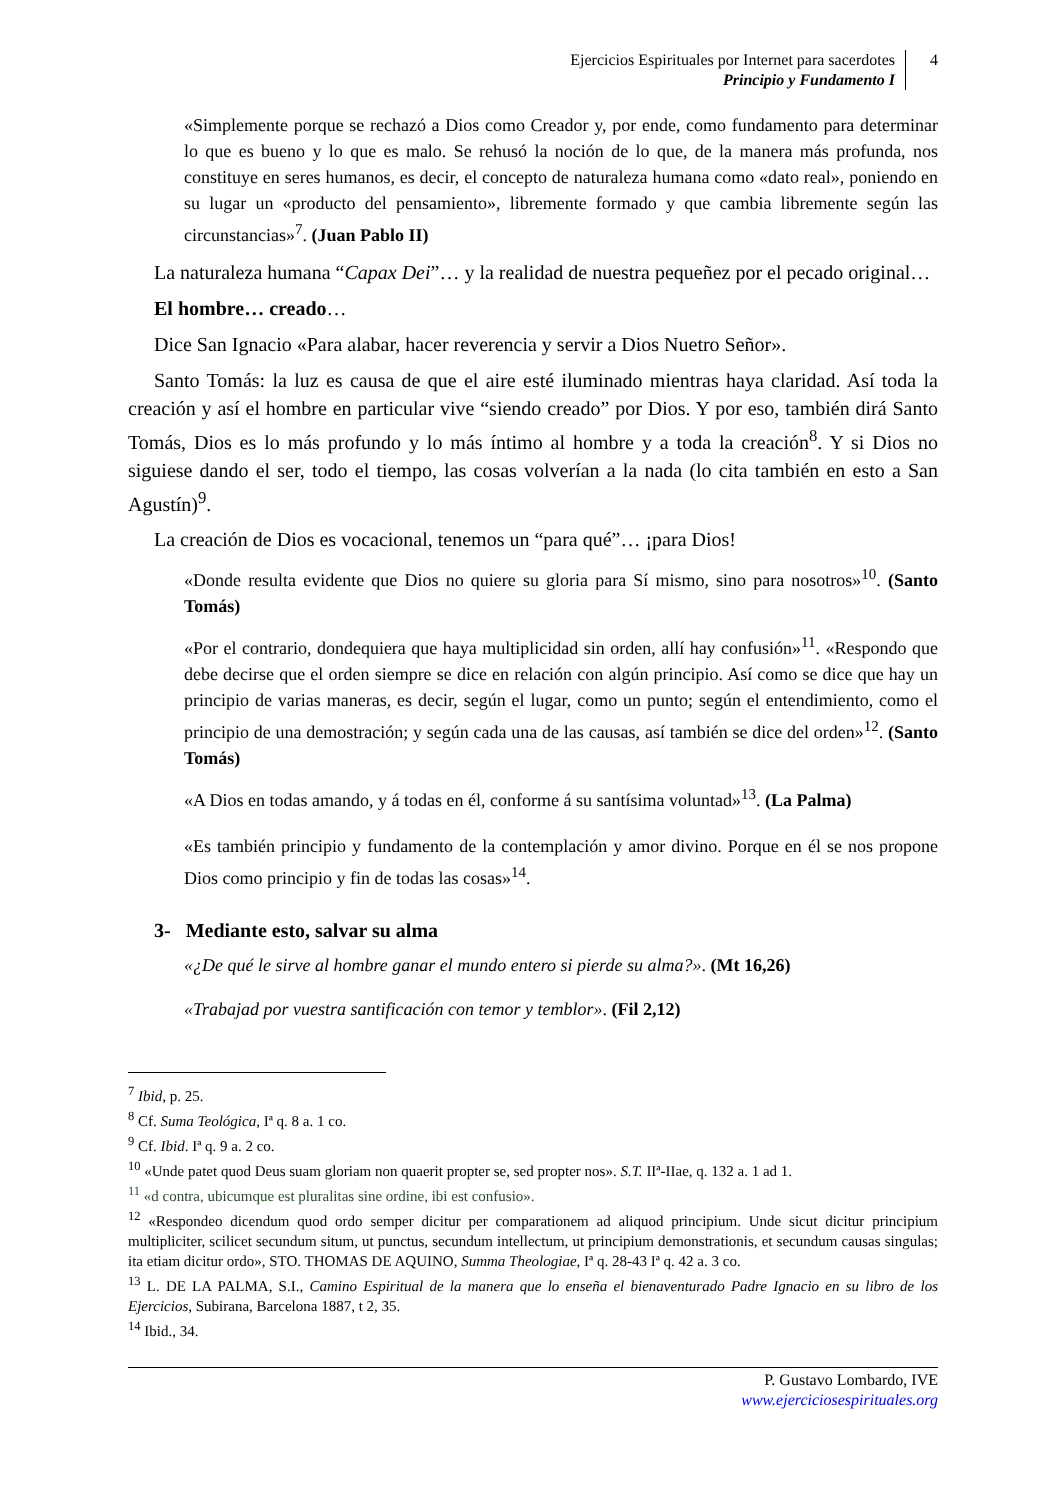Ejercicios Espirituales por Internet para sacerdotes
Principio y Fundamento I
4
«Simplemente porque se rechazó a Dios como Creador y, por ende, como fundamento para determinar lo que es bueno y lo que es malo. Se rehusó la noción de lo que, de la manera más profunda, nos constituye en seres humanos, es decir, el concepto de naturaleza humana como «dato real», poniendo en su lugar un «producto del pensamiento», libremente formado y que cambia libremente según las circunstancias»<sup>7</sup>. (Juan Pablo II)
La naturaleza humana “Capax Dei”… y la realidad de nuestra pequeñez por el pecado original…
El hombre… creado…
Dice San Ignacio «Para alabar, hacer reverencia y servir a Dios Nuetro Señor».
Santo Tomás: la luz es causa de que el aire esté iluminado mientras haya claridad. Así toda la creación y así el hombre en particular vive “siendo creado” por Dios. Y por eso, también dirá Santo Tomás, Dios es lo más profundo y lo más íntimo al hombre y a toda la creación<sup>8</sup>. Y si Dios no siguiese dando el ser, todo el tiempo, las cosas volverían a la nada (lo cita también en esto a San Agustín)<sup>9</sup>.
La creación de Dios es vocacional, tenemos un “para qué”… ¡para Dios!
«Donde resulta evidente que Dios no quiere su gloria para Sí mismo, sino para nosotros»<sup>10</sup>. (Santo Tomás)
«Por el contrario, dondequiera que haya multiplicidad sin orden, allí hay confusión»<sup>11</sup>. «Respondo que debe decirse que el orden siempre se dice en relación con algún principio. Así como se dice que hay un principio de varias maneras, es decir, según el lugar, como un punto; según el entendimiento, como el principio de una demostración; y según cada una de las causas, así también se dice del orden»<sup>12</sup>. (Santo Tomás)
«A Dios en todas amando, y á todas en él, conforme á su santísima voluntad»<sup>13</sup>. (La Palma)
«Es también principio y fundamento de la contemplación y amor divino. Porque en él se nos propone Dios como principio y fin de todas las cosas»<sup>14</sup>.
3- Mediante esto, salvar su alma
«¿De qué le sirve al hombre ganar el mundo entero si pierde su alma?». (Mt 16,26)
«Trabajad por vuestra santificación con temor y temblor». (Fil 2,12)
<sup>7</sup> Ibid, p. 25.
<sup>8</sup> Cf. Suma Teológica, Iª q. 8 a. 1 co.
<sup>9</sup> Cf. Ibid. Iª q. 9 a. 2 co.
<sup>10</sup> «Unde patet quod Deus suam gloriam non quaerit propter se, sed propter nos». S.T. IIª-IIae, q. 132 a. 1 ad 1.
<sup>11</sup> «d contra, ubicumque est pluralitas sine ordine, ibi est confusio».
<sup>12</sup> «Respondeo dicendum quod ordo semper dicitur per comparationem ad aliquod principium. Unde sicut dicitur principium multipliciter, scilicet secundum situm, ut punctus, secundum intellectum, ut principium demonstrationis, et secundum causas singulas; ita etiam dicitur ordo», STO. THOMAS DE AQUINO, Summa Theologiae, Iª q. 28-43 Iª q. 42 a. 3 co.
<sup>13</sup> L. DE LA PALMA, S.I., Camino Espiritual de la manera que lo enseña el bienaventurado Padre Ignacio en su libro de los Ejercicios, Subirana, Barcelona 1887, t 2, 35.
<sup>14</sup> Ibid., 34.
P. Gustavo Lombardo, IVE
www.ejerciciosespirituales.org